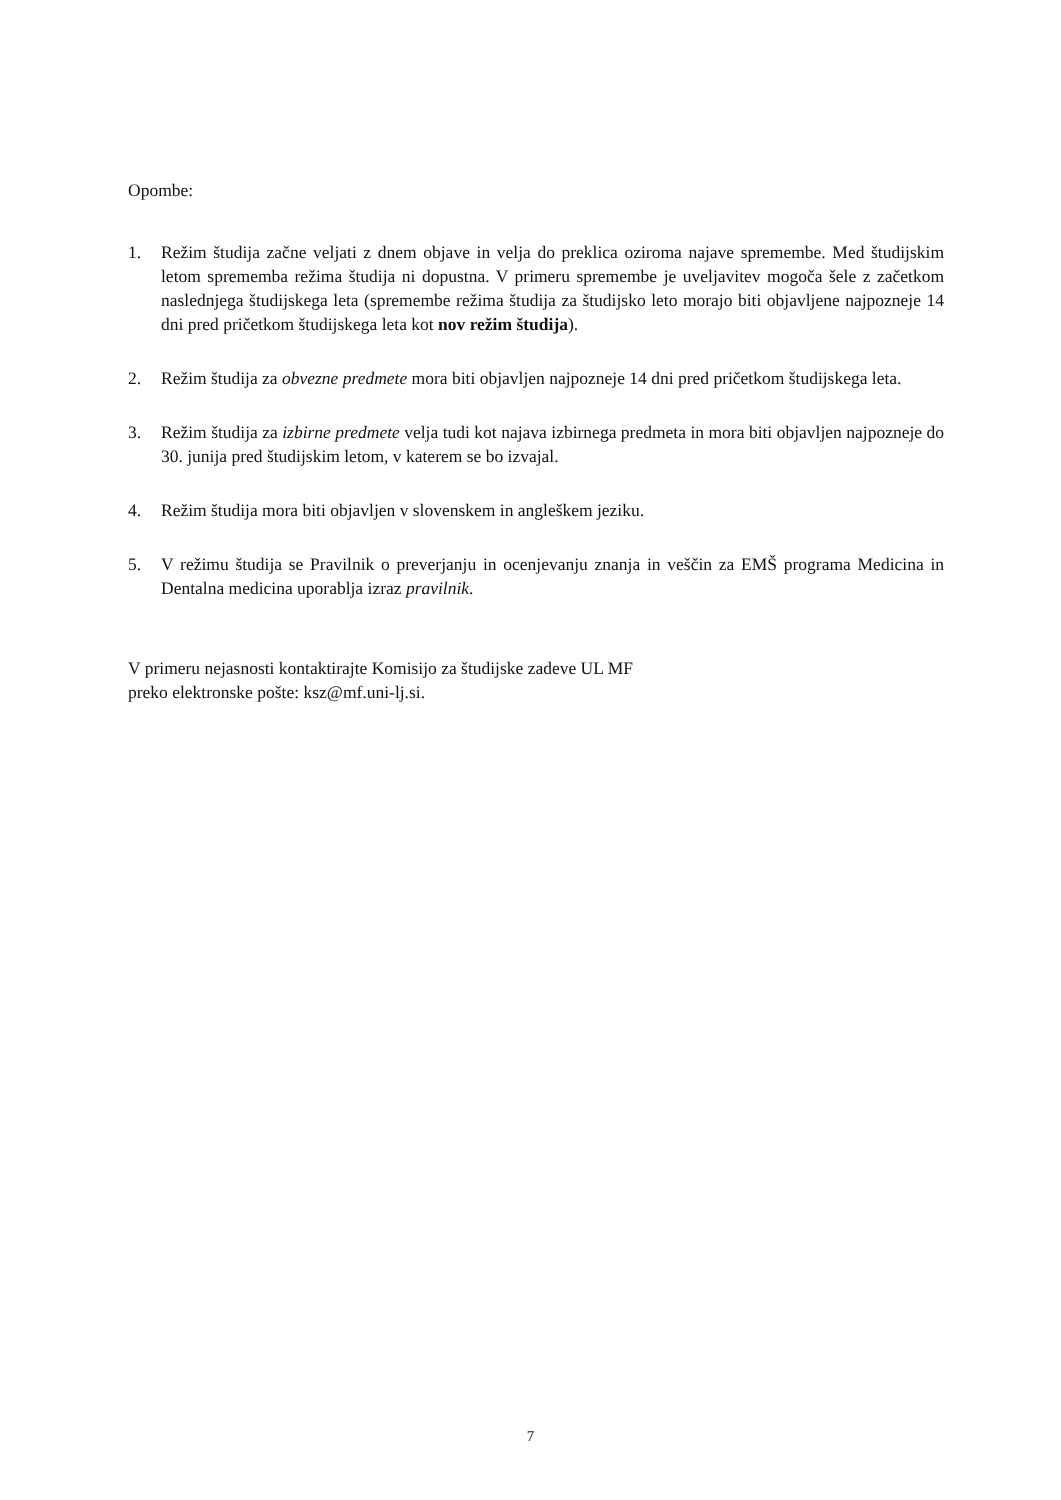Opombe:
1. Režim študija začne veljati z dnem objave in velja do preklica oziroma najave spremembe. Med študijskim letom sprememba režima študija ni dopustna. V primeru spremembe je uveljavitev mogoča šele z začetkom naslednjega študijskega leta (spremembe režima študija za študijsko leto morajo biti objavljene najpozneje 14 dni pred pričetkom študijskega leta kot nov režim študija).
2. Režim študija za obvezne predmete mora biti objavljen najpozneje 14 dni pred pričetkom študijskega leta.
3. Režim študija za izbirne predmete velja tudi kot najava izbirnega predmeta in mora biti objavljen najpozneje do 30. junija pred študijskim letom, v katerem se bo izvajal.
4. Režim študija mora biti objavljen v slovenskem in angleškem jeziku.
5. V režimu študija se Pravilnik o preverjanju in ocenjevanju znanja in veščin za EMŠ programa Medicina in Dentalna medicina uporablja izraz pravilnik.
V primeru nejasnosti kontaktirajte Komisijo za študijske zadeve UL MF
preko elektronske pošte: ksz@mf.uni-lj.si.
7